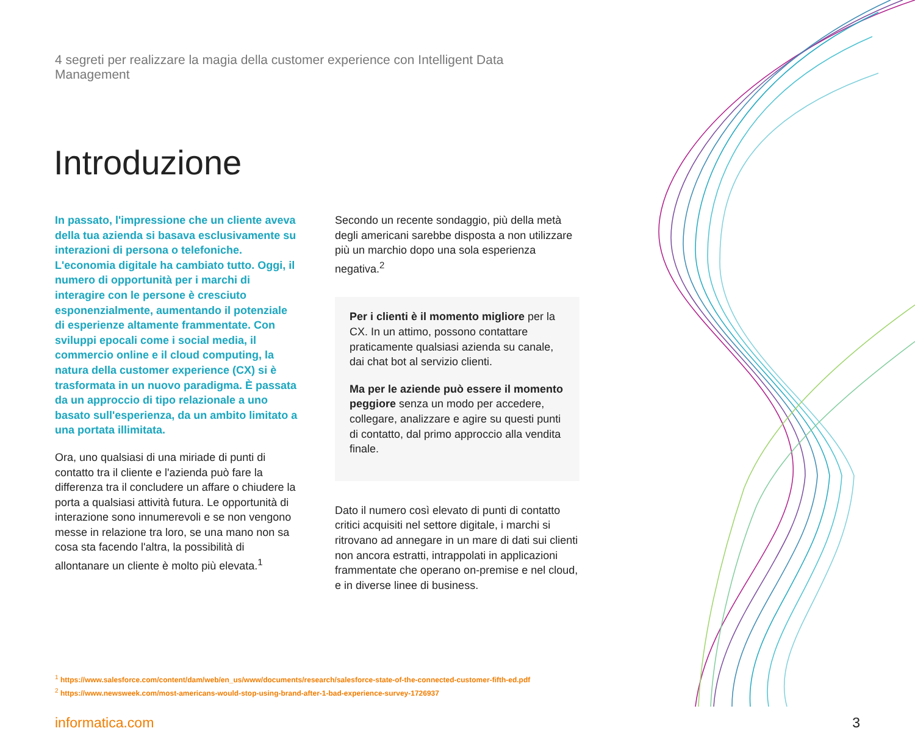4 segreti per realizzare la magia della customer experience con Intelligent Data Management
Introduzione
In passato, l'impressione che un cliente aveva della tua azienda si basava esclusivamente su interazioni di persona o telefoniche. L'economia digitale ha cambiato tutto. Oggi, il numero di opportunità per i marchi di interagire con le persone è cresciuto esponenzialmente, aumentando il potenziale di esperienze altamente frammentate. Con sviluppi epocali come i social media, il commercio online e il cloud computing, la natura della customer experience (CX) si è trasformata in un nuovo paradigma. È passata da un approccio di tipo relazionale a uno basato sull'esperienza, da un ambito limitato a una portata illimitata.
Ora, uno qualsiasi di una miriade di punti di contatto tra il cliente e l'azienda può fare la differenza tra il concludere un affare o chiudere la porta a qualsiasi attività futura. Le opportunità di interazione sono innumerevoli e se non vengono messe in relazione tra loro, se una mano non sa cosa sta facendo l'altra, la possibilità di allontanare un cliente è molto più elevata.<sup>1</sup>
Secondo un recente sondaggio, più della metà degli americani sarebbe disposta a non utilizzare più un marchio dopo una sola esperienza negativa.<sup>2</sup>
Per i clienti è il momento migliore per la CX. In un attimo, possono contattare praticamente qualsiasi azienda su canale, dai chat bot al servizio clienti.
Ma per le aziende può essere il momento peggiore senza un modo per accedere, collegare, analizzare e agire su questi punti di contatto, dal primo approccio alla vendita finale.
Dato il numero così elevato di punti di contatto critici acquisiti nel settore digitale, i marchi si ritrovano ad annegare in un mare di dati sui clienti non ancora estratti, intrappolati in applicazioni frammentate che operano on-premise e nel cloud, e in diverse linee di business.
<sup>1</sup> https://www.salesforce.com/content/dam/web/en_us/www/documents/research/salesforce-state-of-the-connected-customer-fifth-ed.pdf
<sup>2</sup> https://www.newsweek.com/most-americans-would-stop-using-brand-after-1-bad-experience-survey-1726937
informatica.com 3